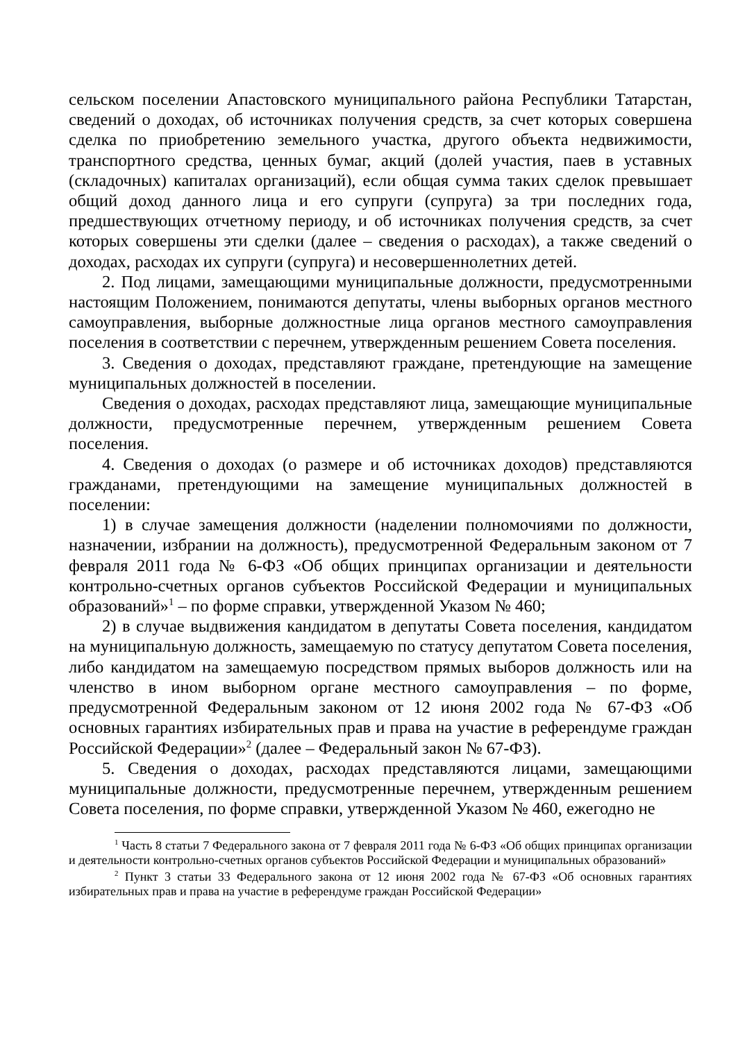сельском поселении Апастовского муниципального района Республики Татарстан, сведений о доходах, об источниках получения средств, за счет которых совершена сделка по приобретению земельного участка, другого объекта недвижимости, транспортного средства, ценных бумаг, акций (долей участия, паев в уставных (складочных) капиталах организаций), если общая сумма таких сделок превышает общий доход данного лица и его супруги (супруга) за три последних года, предшествующих отчетному периоду, и об источниках получения средств, за счет которых совершены эти сделки (далее – сведения о расходах), а также сведений о доходах, расходах их супруги (супруга) и несовершеннолетних детей.
2. Под лицами, замещающими муниципальные должности, предусмотренными настоящим Положением, понимаются депутаты, члены выборных органов местного самоуправления, выборные должностные лица органов местного самоуправления поселения в соответствии с перечнем, утвержденным решением Совета поселения.
3. Сведения о доходах, представляют граждане, претендующие на замещение муниципальных должностей в поселении.
Сведения о доходах, расходах представляют лица, замещающие муниципальные должности, предусмотренные перечнем, утвержденным решением Совета поселения.
4. Сведения о доходах (о размере и об источниках доходов) представляются гражданами, претендующими на замещение муниципальных должностей в поселении:
1) в случае замещения должности (наделении полномочиями по должности, назначении, избрании на должность), предусмотренной Федеральным законом от 7 февраля 2011 года № 6-ФЗ «Об общих принципах организации и деятельности контрольно-счетных органов субъектов Российской Федерации и муниципальных образований»<sup>1</sup> – по форме справки, утвержденной Указом № 460;
2) в случае выдвижения кандидатом в депутаты Совета поселения, кандидатом на муниципальную должность, замещаемую по статусу депутатом Совета поселения, либо кандидатом на замещаемую посредством прямых выборов должность или на членство в ином выборном органе местного самоуправления – по форме, предусмотренной Федеральным законом от 12 июня 2002 года № 67-ФЗ «Об основных гарантиях избирательных прав и права на участие в референдуме граждан Российской Федерации»<sup>2</sup> (далее – Федеральный закон № 67-ФЗ).
5. Сведения о доходах, расходах представляются лицами, замещающими муниципальные должности, предусмотренные перечнем, утвержденным решением Совета поселения, по форме справки, утвержденной Указом № 460, ежегодно не
<sup>1</sup> Часть 8 статьи 7 Федерального закона от 7 февраля 2011 года № 6-ФЗ «Об общих принципах организации и деятельности контрольно-счетных органов субъектов Российской Федерации и муниципальных образований»
<sup>2</sup> Пункт 3 статьи 33 Федерального закона от 12 июня 2002 года № 67-ФЗ «Об основных гарантиях избирательных прав и права на участие в референдуме граждан Российской Федерации»